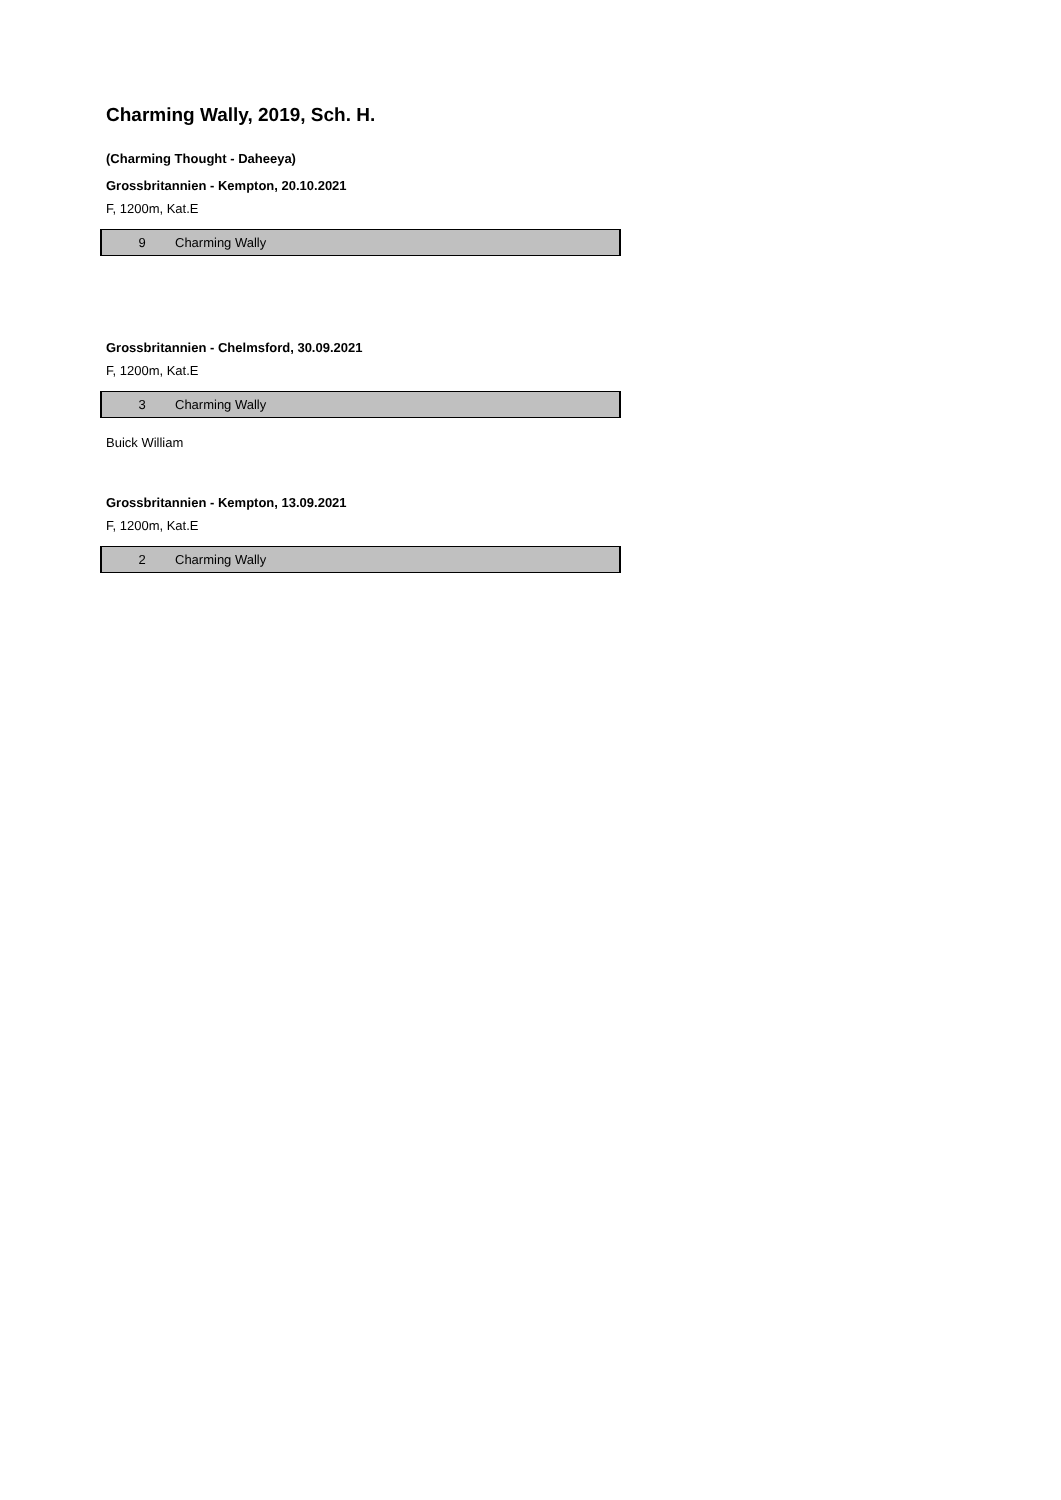Charming Wally, 2019, Sch. H.
(Charming Thought - Daheeya)
Grossbritannien - Kempton, 20.10.2021
F, 1200m, Kat.E
| 9 | Charming Wally |
Grossbritannien - Chelmsford, 30.09.2021
F, 1200m, Kat.E
| 3 | Charming Wally |
Buick William
Grossbritannien - Kempton, 13.09.2021
F, 1200m, Kat.E
| 2 | Charming Wally |